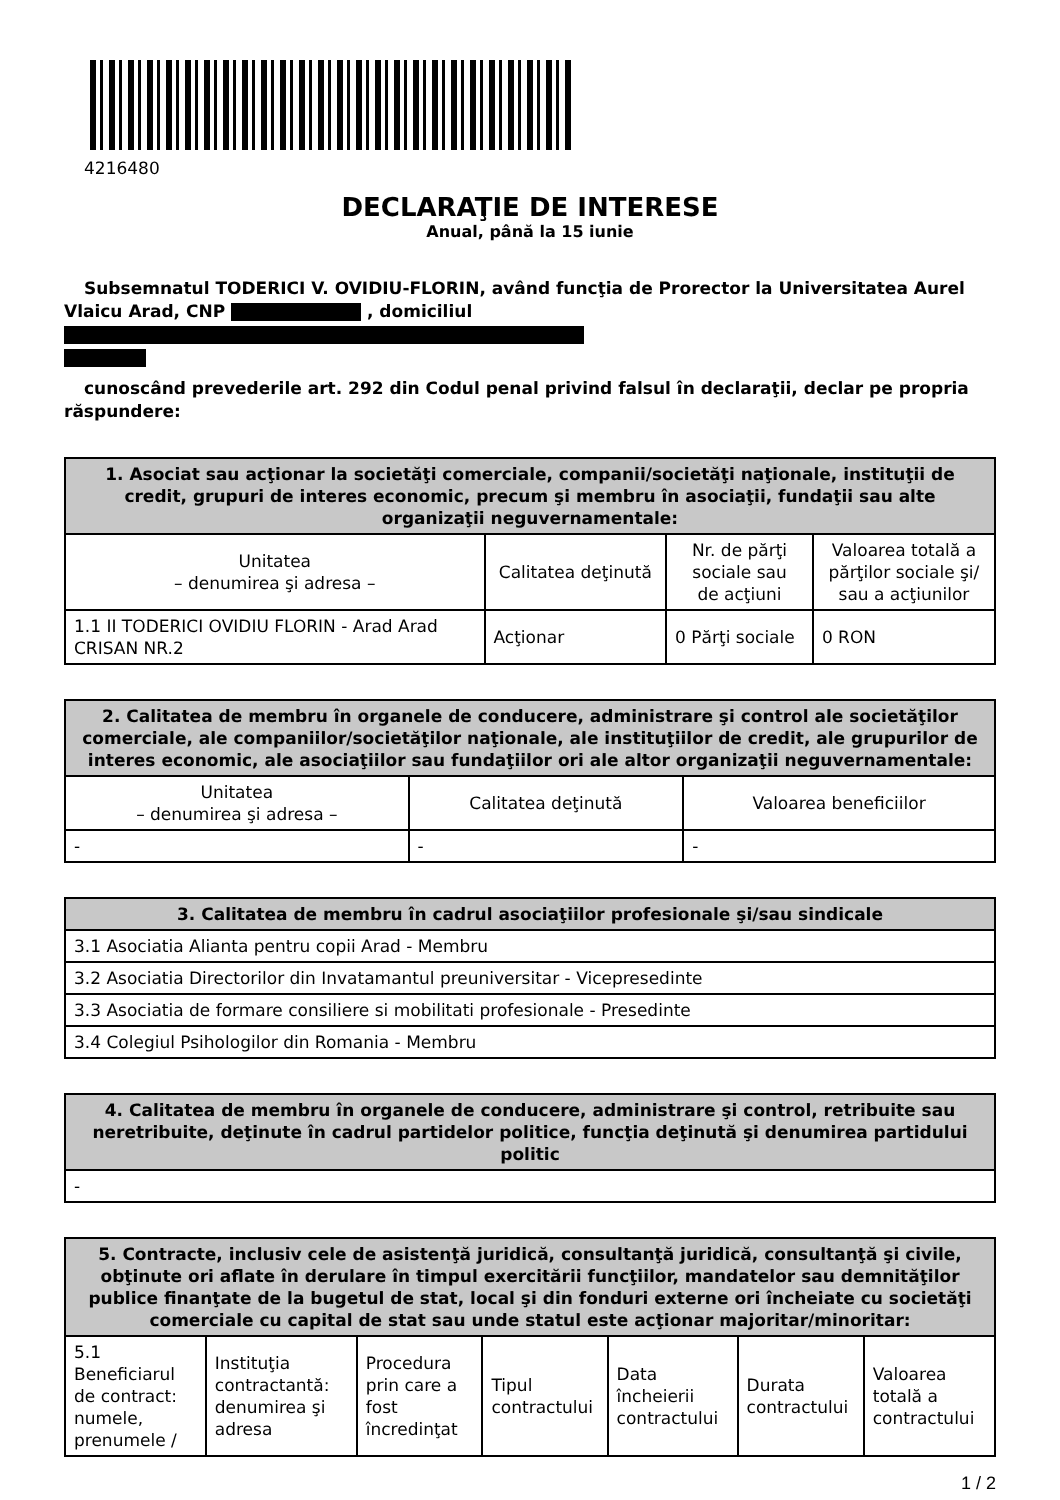4216480
DECLARAŢIE DE INTERESE
Anual, până la 15 iunie
Subsemnatul TODERICI V. OVIDIU-FLORIN, având funcţia de Prorector la Universitatea Aurel Vlaicu Arad, CNP , domiciliul
cunoscând prevederile art. 292 din Codul penal privind falsul în declaraţii, declar pe propria răspundere:
| 1. Asociat sau acţionar la societăţi comerciale, companii/societăţi naţionale, instituţii de credit, grupuri de interes economic, precum şi membru în asociaţii, fundaţii sau alte organizaţii neguvernamentale: | | | |
| --- | --- | --- | --- |
| Unitatea – denumirea şi adresa – | Calitatea deţinută | Nr. de părţi sociale sau de acţiuni | Valoarea totală a părţilor sociale şi/ sau a acţiunilor |
| 1.1 II TODERICI OVIDIU FLORIN - Arad Arad CRISAN NR.2 | Acţionar | 0 Părţi sociale | 0 RON |
| 2. Calitatea de membru în organele de conducere, administrare şi control ale societăţilor comerciale, ale companiilor/societăţilor naţionale, ale instituţiilor de credit, ale grupurilor de interes economic, ale asociaţiilor sau fundaţiilor ori ale altor organizaţii neguvernamentale: | | |
| --- | --- | --- |
| Unitatea – denumirea şi adresa – | Calitatea deţinută | Valoarea beneficiilor |
| - | - | - |
| 3. Calitatea de membru în cadrul asociaţiilor profesionale şi/sau sindicale |
| --- |
| 3.1 Asociatia Alianta pentru copii Arad - Membru |
| 3.2 Asociatia Directorilor din Invatamantul preuniversitar - Vicepresedinte |
| 3.3 Asociatia de formare consiliere si mobilitati profesionale - Presedinte |
| 3.4 Colegiul Psihologilor din Romania - Membru |
| 4. Calitatea de membru în organele de conducere, administrare şi control, retribuite sau neretribuite, deţinute în cadrul partidelor politice, funcţia deţinută şi denumirea partidului politic |
| --- |
| - |
| 5. Contracte, inclusiv cele de asistenţă juridică, consultanţă juridică, consultanţă şi civile, obţinute ori aflate în derulare în timpul exercitării funcţiilor, mandatelor sau demnităţilor publice finanţate de la bugetul de stat, local şi din fonduri externe ori încheiate cu societăţi comerciale cu capital de stat sau unde statul este acţionar majoritar/minoritar: | | | | | | |
| --- | --- | --- | --- | --- | --- | --- |
| 5.1 Beneficiarul de contract: numele, prenumele / | Instituţia contractantă: denumirea şi adresa | Procedura prin care a fost încredinţat | Tipul contractului | Data încheierii contractului | Durata contractului | Valoarea totală a contractului |
1 / 2